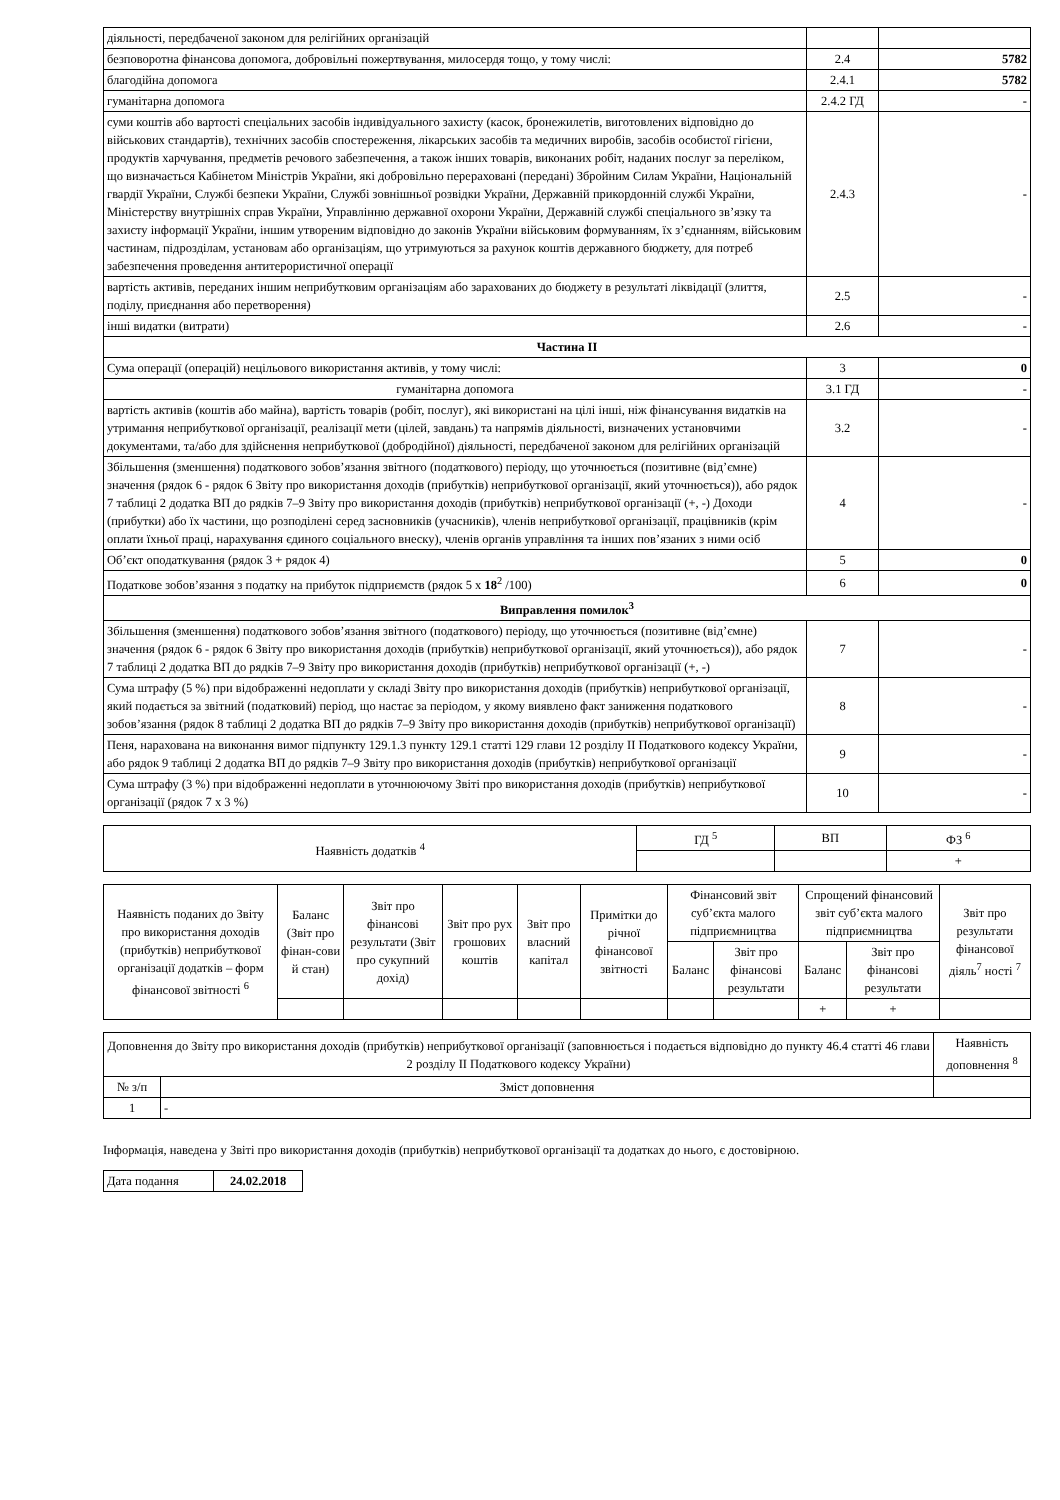| діяльності, передбаченої законом для релігійних організацій | | |
| безповоротна фінансова допомога, добровільні пожертвування, милосердя тощо, у тому числі: | 2.4 | 5782 |
| благодійна допомога | 2.4.1 | 5782 |
| гуманітарна допомога | 2.4.2 ГД | - |
| суми коштів або вартості спеціальних засобів індивідуального захисту (касок, бронежилетів, виготовлених відповідно до військових стандартів), технічних засобів спостереження, лікарських засобів та медичних виробів, засобів особистої гігієни, продуктів харчування, предметів речового забезпечення, а також інших товарів, виконаних робіт, наданих послуг за переліком, що визначається Кабінетом Міністрів України, які добровільно перераховані (передані) Збройним Силам України, Національній гвардії України, Службі безпеки України, Службі зовнішньої розвідки України, Державній прикордонній службі України, Міністерству внутрішніх справ України, Управлінню державної охорони України, Державній службі спеціального зв’язку та захисту інформації України, іншим утвореним відповідно до законів України військовим формуванням, їх з’єднанням, військовим частинам, підрозділам, установам або організаціям, що утримуються за рахунок коштів державного бюджету, для потреб забезпечення проведення антитерористичної операції | 2.4.3 | - |
| вартість активів, переданих іншим неприбутковим організаціям або зарахованих до бюджету в результаті ліквідації (злиття, поділу, приєднання або перетворення) | 2.5 | - |
| інші видатки (витрати) | 2.6 | - |
| Частина II | | |
| Сума операції (операцій) нецільового використання активів, у тому числі: | 3 | 0 |
| гуманітарна допомога | 3.1 ГД | - |
| вартість активів (коштів або майна), вартість товарів (робіт, послуг), які використані на цілі інші, ніж фінансування видатків на утримання неприбуткової організації, реалізації мети (цілей, завдань) та напрямів діяльності, визначених установчими документами, та/або для здійснення неприбуткової (добродійної) діяльності, передбаченої законом для релігійних організацій | 3.2 | - |
| Збільшення (зменшення) податкового зобов’язання звітного (податкового) періоду, що уточнюється (позитивне (від’ємне) значення (рядок 6 - рядок 6 Звіту про використання доходів (прибутків) неприбуткової організації, який уточнюється)), або рядок 7 таблиці 2 додатка ВП до рядків 7–9 Звіту про використання доходів (прибутків) неприбуткової організації (+, -) Доходи (прибутки) або їх частини, що розподілені серед засновників (учасників), членів неприбуткової організації, працівників (крім оплати їхньої праці, нарахування єдиного соціального внеску), членів органів управління та інших пов’язаних з ними осіб | 4 | - |
| Об’єкт оподаткування (рядок 3 + рядок 4) | 5 | 0 |
| Податкове зобов’язання з податку на прибуток підприємств (рядок 5 х 18<sup>2</sup> /100) | 6 | 0 |
| Виправлення помилок<sup>3</sup> | | |
| Збільшення (зменшення) податкового зобов’язання звітного (податкового) періоду, що уточнюється (позитивне (від’ємне) значення (рядок 6 - рядок 6 Звіту про використання доходів (прибутків) неприбуткової організації, який уточнюється)), або рядок 7 таблиці 2 додатка ВП до рядків 7–9 Звіту про використання доходів (прибутків) неприбуткової організації (+, -) | 7 | - |
| Сума штрафу (5 %) при відображенні недоплати у складі Звіту про використання доходів (прибутків) неприбуткової організації, який подається за звітний (податковий) період, що настає за періодом, у якому виявлено факт заниження податкового зобов’язання (рядок 8 таблиці 2 додатка ВП до рядків 7–9 Звіту про використання доходів (прибутків) неприбуткової організації) | 8 | - |
| Пеня, нарахована на виконання вимог підпункту 129.1.3 пункту 129.1 статті 129 глави 12 розділу II Податкового кодексу України, або рядок 9 таблиці 2 додатка ВП до рядків 7–9 Звіту про використання доходів (прибутків) неприбуткової організації | 9 | - |
| Сума штрафу (3 %) при відображенні недоплати в уточнюючому Звіті про використання доходів (прибутків) неприбуткової організації (рядок 7 х 3 %) | 10 | - |
| Наявність додатків <sup>4</sup> | ГД <sup>5</sup> | ВП | ФЗ <sup>6</sup> |
| | | | + |
| Наявність поданих до Звіту про використання доходів (прибутків) неприбуткової організації додатків – форм фінансової звітності <sup>6</sup> | Баланс (Звіт про фінан-сови й стан) | Звіт про фінансові результати (Звіт про сукупний дохід) | Звіт про рух грошових коштів | Звіт про власний капітал | Примітки до річної фінансової звітності | Фінансовий звіт суб’єкта малого підприємництва | | Спрощений фінансовий звіт суб’єкта малого підприємництва | | Звіт про результати фінансової діяль<sup>7</sup> ності <sup>7</sup> |
| | | | | | | Баланс | Звіт про фінансові результати | Баланс | Звіт про фінансові результати | |
| | | | | | | | | + | + | |
| Доповнення до Звіту про використання доходів (прибутків) неприбуткової організації (заповнюється і подається відповідно до пункту 46.4 статті 46 глави 2 розділу II Податкового кодексу України) | | Наявність доповнення <sup>8</sup> |
| № з/п | Зміст доповнення | |
| 1 | - | |
Інформація, наведена у Звіті про використання доходів (прибутків) неприбуткової організації та додатках до нього, є достовірною.
| Дата подання | 24.02.2018 |